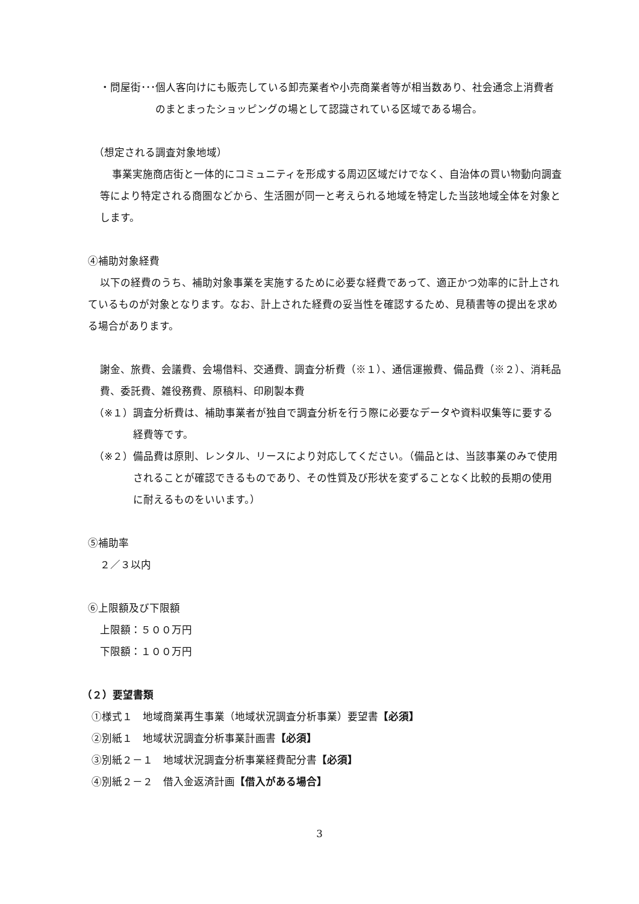・問屋街･･･ 個人客向けにも販売している卸売業者や小売商業者等が相当数あり、社会通念上消費者のまとまったショッピングの場として認識されている区域である場合。
（想定される調査対象地域）
事業実施商店街と一体的にコミュニティを形成する周辺区域だけでなく、自治体の買い物動向調査等により特定される商圏などから、生活圏が同一と考えられる地域を特定した当該地域全体を対象とします。
④補助対象経費
以下の経費のうち、補助対象事業を実施するために必要な経費であって、適正かつ効率的に計上されているものが対象となります。なお、計上された経費の妥当性を確認するため、見積書等の提出を求める場合があります。
謝金、旅費、会議費、会場借料、交通費、調査分析費（※１）、通信運搬費、備品費（※２）、消耗品費、委託費、雑役務費、原稿料、印刷製本費
（※１） 調査分析費は、補助事業者が独自で調査分析を行う際に必要なデータや資料収集等に要する経費等です。
（※２） 備品費は原則、レンタル、リースにより対応してください。（備品とは、当該事業のみで使用されることが確認できるものであり、その性質及び形状を変ずることなく比較的長期の使用に耐えるものをいいます。）
⑤補助率
２／３以内
⑥上限額及び下限額
上限額：５００万円
下限額：１００万円
（２）要望書類
①様式１　地域商業再生事業（地域状況調査分析事業）要望書【必須】
②別紙１　地域状況調査分析事業計画書【必須】
③別紙２－１　地域状況調査分析事業経費配分書【必須】
④別紙２－２　借入金返済計画【借入がある場合】
3